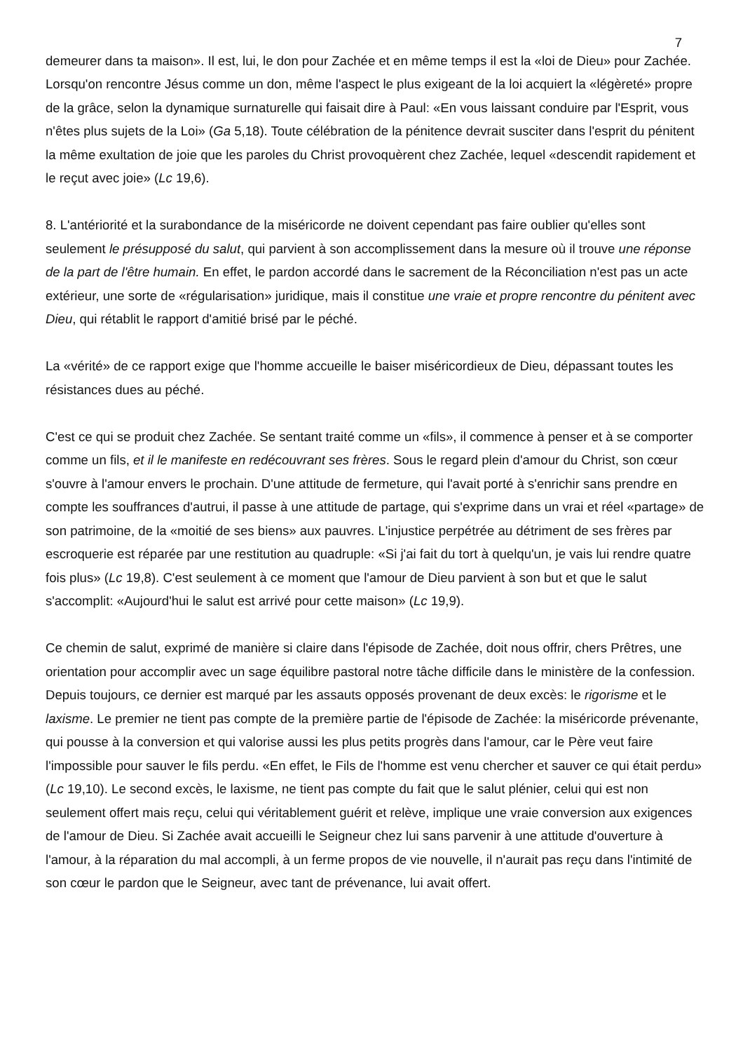7
demeurer dans ta maison». Il est, lui, le don pour Zachée et en même temps il est la «loi de Dieu» pour Zachée. Lorsqu'on rencontre Jésus comme un don, même l'aspect le plus exigeant de la loi acquiert la «légèreté» propre de la grâce, selon la dynamique surnaturelle qui faisait dire à Paul: «En vous laissant conduire par l'Esprit, vous n'êtes plus sujets de la Loi» (Ga 5,18). Toute célébration de la pénitence devrait susciter dans l'esprit du pénitent la même exultation de joie que les paroles du Christ provoquèrent chez Zachée, lequel «descendit rapidement et le reçut avec joie» (Lc 19,6).
8. L'antériorité et la surabondance de la miséricorde ne doivent cependant pas faire oublier qu'elles sont seulement le présupposé du salut, qui parvient à son accomplissement dans la mesure où il trouve une réponse de la part de l'être humain. En effet, le pardon accordé dans le sacrement de la Réconciliation n'est pas un acte extérieur, une sorte de «régularisation» juridique, mais il constitue une vraie et propre rencontre du pénitent avec Dieu, qui rétablit le rapport d'amitié brisé par le péché.
La «vérité» de ce rapport exige que l'homme accueille le baiser miséricordieux de Dieu, dépassant toutes les résistances dues au péché.
C'est ce qui se produit chez Zachée. Se sentant traité comme un «fils», il commence à penser et à se comporter comme un fils, et il le manifeste en redécouvrant ses frères. Sous le regard plein d'amour du Christ, son cœur s'ouvre à l'amour envers le prochain. D'une attitude de fermeture, qui l'avait porté à s'enrichir sans prendre en compte les souffrances d'autrui, il passe à une attitude de partage, qui s'exprime dans un vrai et réel «partage» de son patrimoine, de la «moitié de ses biens» aux pauvres. L'injustice perpétrée au détriment de ses frères par escroquerie est réparée par une restitution au quadruple: «Si j'ai fait du tort à quelqu'un, je vais lui rendre quatre fois plus» (Lc 19,8). C'est seulement à ce moment que l'amour de Dieu parvient à son but et que le salut s'accomplit: «Aujourd'hui le salut est arrivé pour cette maison» (Lc 19,9).
Ce chemin de salut, exprimé de manière si claire dans l'épisode de Zachée, doit nous offrir, chers Prêtres, une orientation pour accomplir avec un sage équilibre pastoral notre tâche difficile dans le ministère de la confession. Depuis toujours, ce dernier est marqué par les assauts opposés provenant de deux excès: le rigorisme et le laxisme. Le premier ne tient pas compte de la première partie de l'épisode de Zachée: la miséricorde prévenante, qui pousse à la conversion et qui valorise aussi les plus petits progrès dans l'amour, car le Père veut faire l'impossible pour sauver le fils perdu. «En effet, le Fils de l'homme est venu chercher et sauver ce qui était perdu» (Lc 19,10). Le second excès, le laxisme, ne tient pas compte du fait que le salut plénier, celui qui est non seulement offert mais reçu, celui qui véritablement guérit et relève, implique une vraie conversion aux exigences de l'amour de Dieu. Si Zachée avait accueilli le Seigneur chez lui sans parvenir à une attitude d'ouverture à l'amour, à la réparation du mal accompli, à un ferme propos de vie nouvelle, il n'aurait pas reçu dans l'intimité de son cœur le pardon que le Seigneur, avec tant de prévenance, lui avait offert.